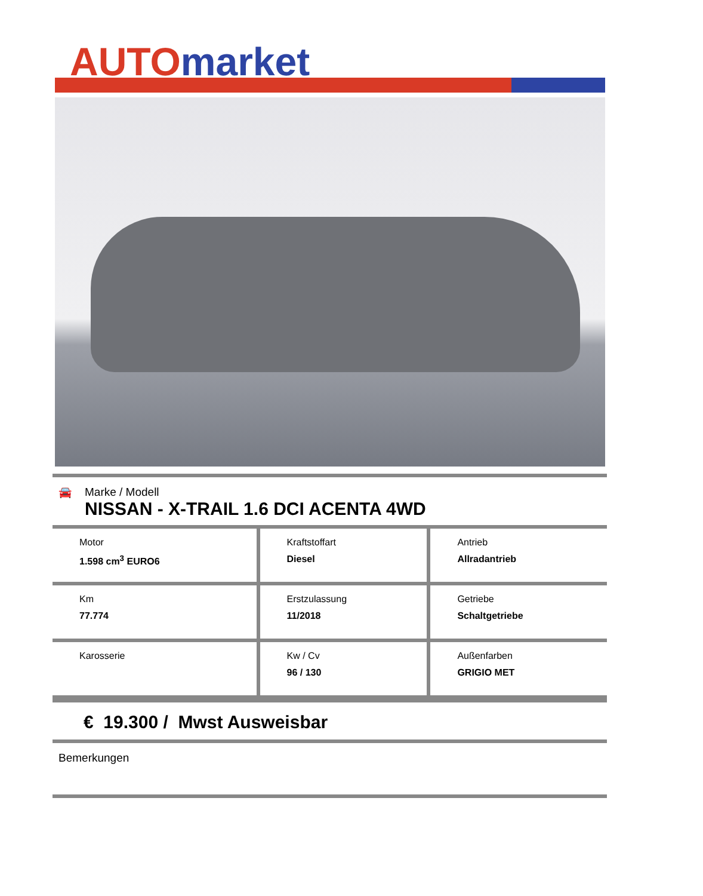AUTO market
🚘 Marke / Modell
NISSAN - X-TRAIL 1.6 DCI ACENTA 4WD
| Motor 1.598 cm<sup>3</sup> EURO6 | Kraftstoffart Diesel | Antrieb Allradantrieb |
| Km 77.774 | Erstzulassung 11/2018 | Getriebe Schaltgetriebe |
| Karosserie | Kw / Cv 96 / 130 | Außenfarben GRIGIO MET |
€ 19.300 / Mwst Ausweisbar
Bemerkungen